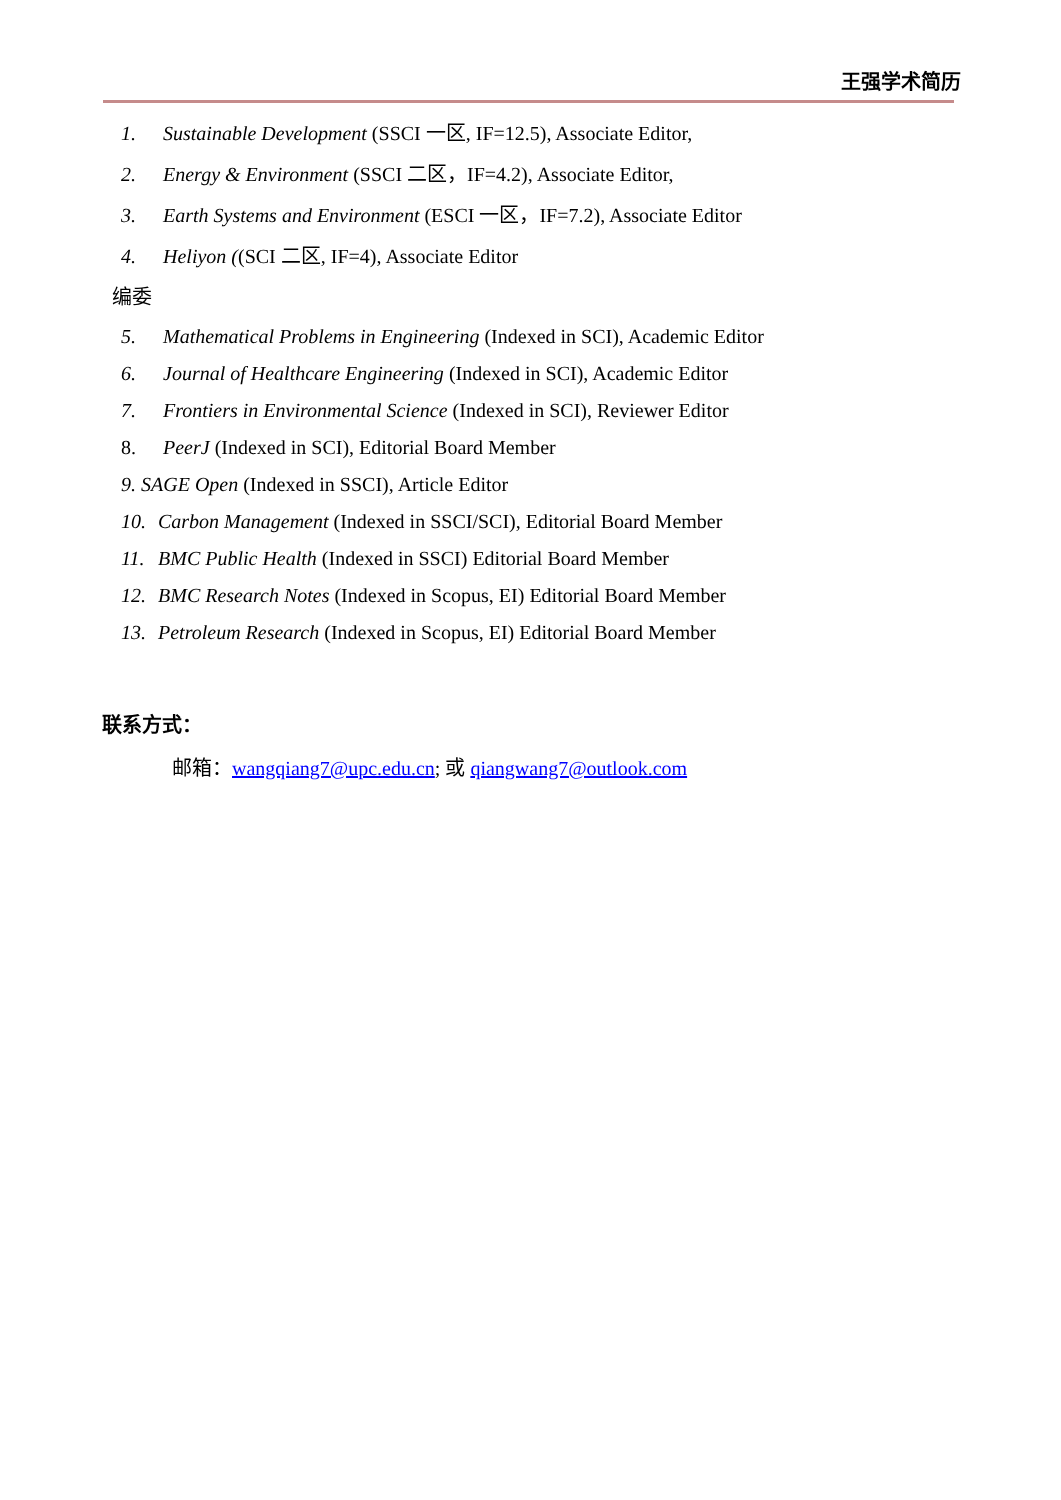王强学术简历
1. Sustainable Development (SSCI 一区, IF=12.5), Associate Editor,
2. Energy & Environment (SSCI 二区，IF=4.2), Associate Editor,
3. Earth Systems and Environment (ESCI 一区，IF=7.2), Associate Editor
4. Heliyon ((SCI 二区, IF=4), Associate Editor
编委
5. Mathematical Problems in Engineering (Indexed in SCI), Academic Editor
6. Journal of Healthcare Engineering (Indexed in SCI), Academic Editor
7. Frontiers in Environmental Science (Indexed in SCI), Reviewer Editor
8. PeerJ (Indexed in SCI), Editorial Board Member
9. SAGE Open (Indexed in SSCI), Article Editor
10. Carbon Management (Indexed in SSCI/SCI), Editorial Board Member
11. BMC Public Health (Indexed in SSCI) Editorial Board Member
12. BMC Research Notes (Indexed in Scopus, EI) Editorial Board Member
13. Petroleum Research (Indexed in Scopus, EI) Editorial Board Member
联系方式：
邮箱：wangqiang7@upc.edu.cn; 或 qiangwang7@outlook.com